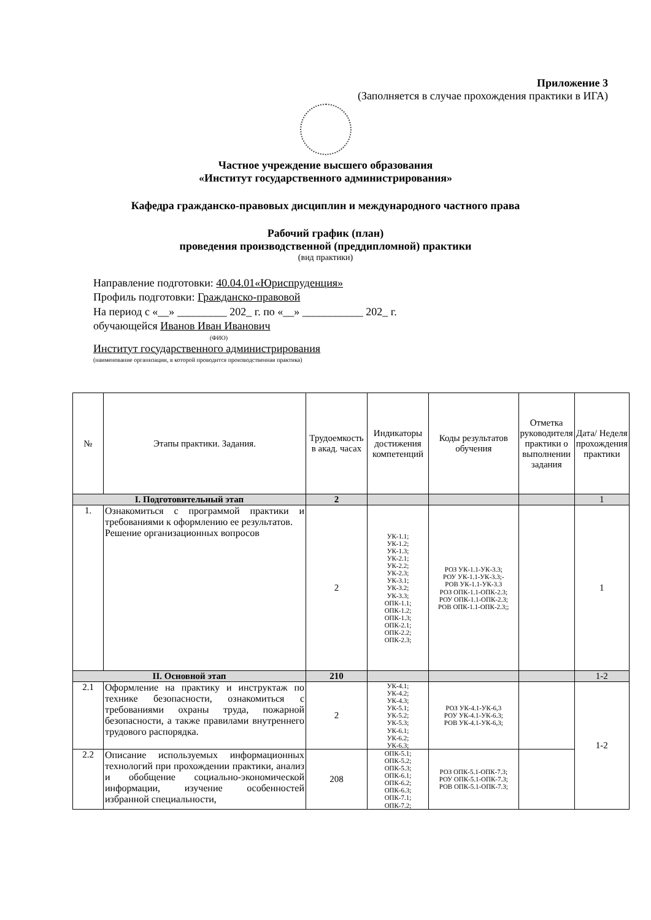Приложение 3
(Заполняется в случае прохождения практики в ИГА)
Частное учреждение высшего образования
«Институт государственного администрирования»
Кафедра гражданско-правовых дисциплин и международного частного права
Рабочий график (план)
проведения производственной (преддипломной) практики
(вид практики)
Направление подготовки: 40.04.01«Юриспруденция»
Профиль подготовки: Гражданско-правовой
На период с «__» _________ 202_ г. по «__» ___________ 202_ г.
обучающейся Иванов Иван Иванович
(ФИО)
Институт государственного администрирования
(наименование организации, в которой проводится производственная практика)
| № | Этапы практики. Задания. | Трудоемкость в акад. часах | Индикаторы достижения компетенций | Коды результатов обучения | Отметка руководителя практики о выполнении задания | Дата/ Неделя прохождения практики |
| --- | --- | --- | --- | --- | --- | --- |
| I. Подготовительный этап | | 2 | | | | 1 |
| 1. | Ознакомиться с программой практики и требованиями к оформлению ее результатов. Решение организационных вопросов | 2 | УК-1.1; УК-1.2; УК-1.3; УК-2.1; УК-2.2; УК-2.3; УК-3.1; УК-3.2; УК-3.3; ОПК-1.1; ОПК-1.2; ОПК-1.3; ОПК-2.1; ОПК-2.2; ОПК-2.3; | РОЗ УК-1.1-УК-3.3; РОУ УК-1.1-УК-3.3;- РОВ УК-1.1-УК-3.3 РОЗ ОПК-1.1-ОПК-2.3; РОУ ОПК-1.1-ОПК-2.3; РОВ ОПК-1.1-ОПК-2.3;; | | 1 |
| II. Основной этап | | 210 | | | | 1-2 |
| 2.1 | Оформление на практику и инструктаж по технике безопасности, ознакомиться с требованиями охраны труда, пожарной безопасности, а также правилами внутреннего трудового распорядка. | 2 | УК-4.1; УК-4.2; УК-4.3; УК-5.1; УК-5.2; УК-5.3; УК-6.1; УК-6.2; УК-6.3; | РОЗ УК-4.1-УК-6,3 РОУ УК-4.1-УК-6.3; РОВ УК-4.1-УК-6,3; | | 1-2 |
| 2.2 | Описание используемых информационных технологий при прохождении практики, анализ и обобщение социально-экономической информации, изучение особенностей избранной специальности, | 208 | ОПК-5.1; ОПК-5.2; ОПК-5.3; ОПК-6.1; ОПК-6.2; ОПК-6.3; ОПК-7.1; ОПК-7.2; | РОЗ ОПК-5.1-ОПК-7.3; РОУ ОПК-5.1-ОПК-7.3; РОВ ОПК-5.1-ОПК-7.3; | | |